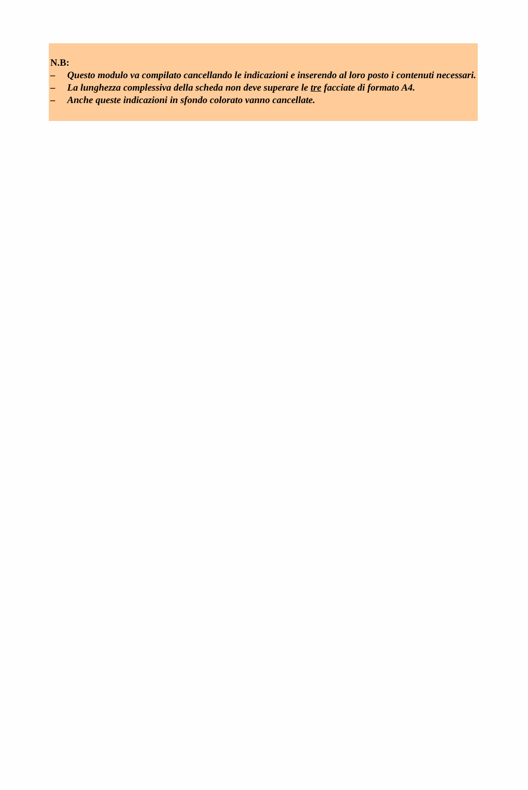N.B:
– Questo modulo va compilato cancellando le indicazioni e inserendo al loro posto i contenuti necessari.
– La lunghezza complessiva della scheda non deve superare le tre facciate di formato A4.
– Anche queste indicazioni in sfondo colorato vanno cancellate.